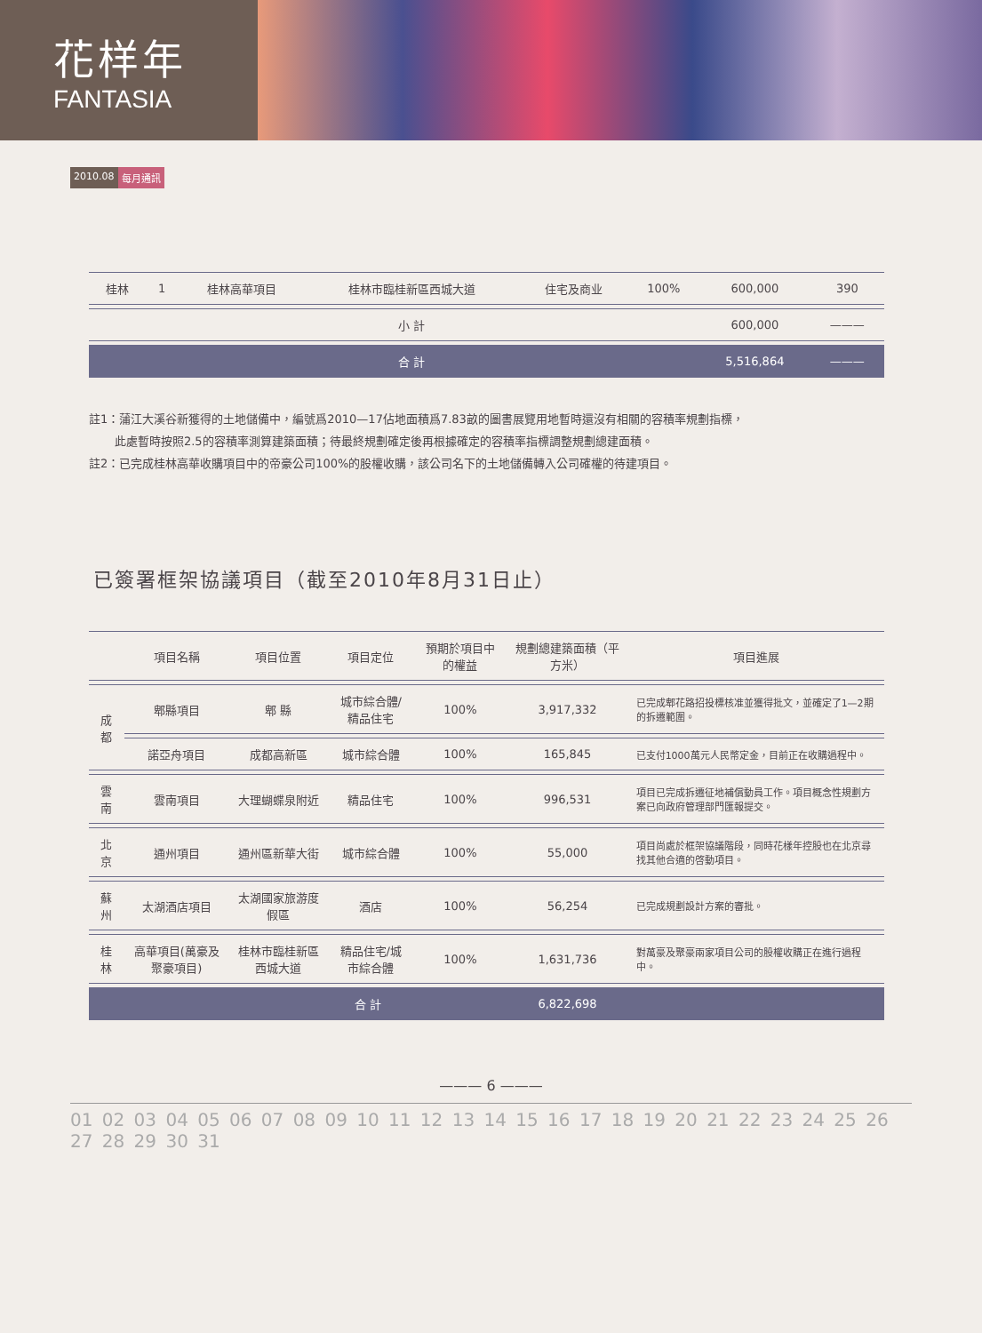花样年
FANTASIA
2010.08 每月通訊
| 桂林 | 1 | 桂林高華項目 | 桂林市臨桂新區西城大道 | 住宅及商业 | 100% | 600,000 | 390 |
| | | | 小 計 | | | 600,000 | ——— |
| | | | 合 計 | | | 5,516,864 | ——— |
註1：蒲江大溪谷新獲得的土地儲備中，編號爲2010—17佔地面積爲7.83畝的圖書展覽用地暫時還沒有相關的容積率規劃指標，
此處暫時按照2.5的容積率測算建築面積；待最終規劃確定後再根據確定的容積率指標調整規劃總建面積。
註2：已完成桂林高華收購項目中的帝豪公司100%的股權收購，該公司名下的土地儲備轉入公司確權的待建項目。
已簽署框架協議項目（截至2010年8月31日止）
| | 項目名稱 | 項目位置 | 項目定位 | 預期於項目中的權益 | 規劃總建築面積（平方米） | 項目進展 |
| --- | --- | --- | --- | --- | --- | --- |
| 成 都 | 郫縣項目 | 郫 縣 | 城市綜合體/精品住宅 | 100% | 3,917,332 | 已完成郫花路招投標核准並獲得批文，並確定了1—2期的拆遷範圍。 |
| | 諾亞舟項目 | 成都高新區 | 城市綜合體 | 100% | 165,845 | 已支付1000萬元人民幣定金，目前正在收購過程中。 |
| 雲 南 | 雲南項目 | 大理蝴蝶泉附近 | 精品住宅 | 100% | 996,531 | 項目已完成拆遷征地補償動員工作。項目概念性規劃方案已向政府管理部門匯報提交。 |
| 北 京 | 通州項目 | 通州區新華大街 | 城市綜合體 | 100% | 55,000 | 項目尚處於框架協議階段，同時花樣年控股也在北京尋找其他合適的啓動項目。 |
| 蘇 州 | 太湖酒店項目 | 太湖國家旅游度假區 | 酒店 | 100% | 56,254 | 已完成規劃設計方案的審批。 |
| 桂 林 | 高華項目(萬豪及聚豪項目) | 桂林市臨桂新區西城大道 | 精品住宅/城市綜合體 | 100% | 1,631,736 | 對萬豪及聚豪兩家項目公司的股權收購正在進行過程中。 |
| | | 合 計 | | | 6,822,698 | |
——— 6 ———
01 02 03 04 05 06 07 08 09 10 11 12 13 14 15 16 17 18 19 20 21 22 23 24 25 26 27 28 29 30 31